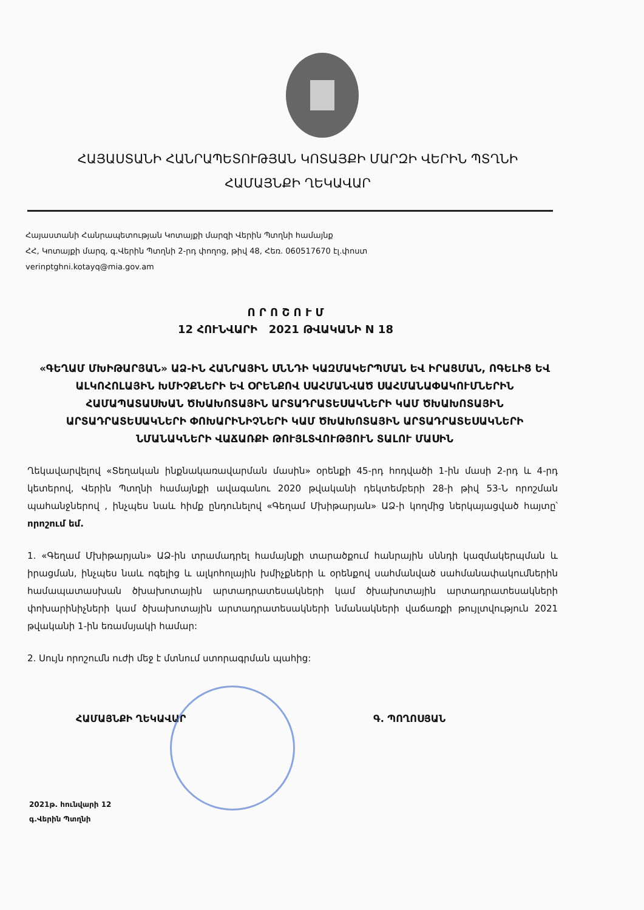ՀԱՅԱՍՏԱՆԻ ՀԱՆՐԱՊԵՏՈՒԹՅԱՆ ԿՈՏԱՅՔԻ ՄԱՐԶԻ ՎԵՐԻՆ ՊՏՂՆԻ
ՀԱՄԱՅՆՔԻ ՂԵԿԱՎԱՐ
Հայաստանի Հանրապետության Կոտայքի մարզի Վերին Պտղնի համայնք
ՀՀ, Կոտայքի մարզ, գ.Վերին Պտղնի 2-րդ փողոց, թիվ 48, Հեռ. 060517670 էլ.փոստ
verinptghni.kotayq@mia.gov.am
Ո Ր Ո Շ Ո Ւ Մ
12 ՀՈՒՆՎԱՐԻ 2021 ԹՎԱԿԱՆԻ N 18
«ԳԵՂԱՄ ՄԽԻԹԱՐՅԱՆ» ԱՁ-ԻՆ ՀԱՆՐԱՅԻՆ ՍՆՆԴԻ ԿԱԶՄԱԿԵՐՊՄԱՆ ԵՎ ԻՐԱՑՄԱՆ, ՈԳԵԼԻՑ ԵՎ ԱԼԿՈՀՈԼԱՅԻՆ ԽՄԻՉՔՆԵՐԻ ԵՎ ՕՐԵՆՔՈՎ ՍԱՀՄԱՆՎԱԾ ՍԱՀՄԱՆԱՓԱԿՈՒՄՆԵՐԻՆ ՀԱՄԱՊԱՏԱՍԽԱՆ ԾԽԱԽՈՏԱՅԻՆ ԱՐՏԱԴՐԱՏԵՍԱԿՆԵՐԻ ԿԱՄ ԾԽԱԽՈՏԱՅԻՆ ԱՐՏԱԴՐԱՏԵՍԱԿՆԵՐԻ ՓՈԽԱՐԻՆԻՉՆԵՐԻ ԿԱՄ ԾԽԱԽՈՏԱՅԻՆ ԱՐՏԱԴՐԱՏԵՍԱԿՆԵՐԻ ՆՄԱՆԱԿՆԵՐԻ ՎԱՃԱՌՔԻ ԹՈՒՅԼՏՎՈՒԹՅՈՒՆ ՏԱԼՈՒ ՄԱՍԻՆ
Ղեկավարվելով «Տեղական ինքնակառավարման մասին» օրենքի 45-րդ հոդվածի 1-ին մասի 2-րդ և 4-րդ կետերով, Վերին Պտղնի համայնքի ավագանու 2020 թվականի դեկտեմբերի 28-ի թիվ 53-Ն որոշման պահանջներով , ինչպես նաև հիմք ընդունելով «Գեղամ Մխիթարյան» ԱՁ-ի կողմից ներկայացված հայտը՝ որոշում եմ.
1. «Գեղամ Մխիթարյան» ԱՁ-ին տրամադրել համայնքի տարածքում հանրային սննդի կազմակերպման և իրացման, ինչպես նաև ոգելից և ալկոհոլային խմիչքների և օրենքով սահմանված սահմանափակումներին համապատասխան ծխախոտային արտադրատեսակների կամ ծխախոտային արտադրատեսակների փոխարինիչների կամ ծխախոտային արտադրատեսակների նմանակների վաճառքի թույլտվություն 2021 թվականի 1-ին եռամսյակի համար:
2. Սույն որոշումն ուժի մեջ է մտնում ստորագրման պահից:
ՀԱՄԱՅՆՔԻ ՂԵԿԱՎԱՐ Գ. ՊՈՂՈՍՅԱՆ
2021թ. հունվարի 12
գ.Վերին Պտղնի